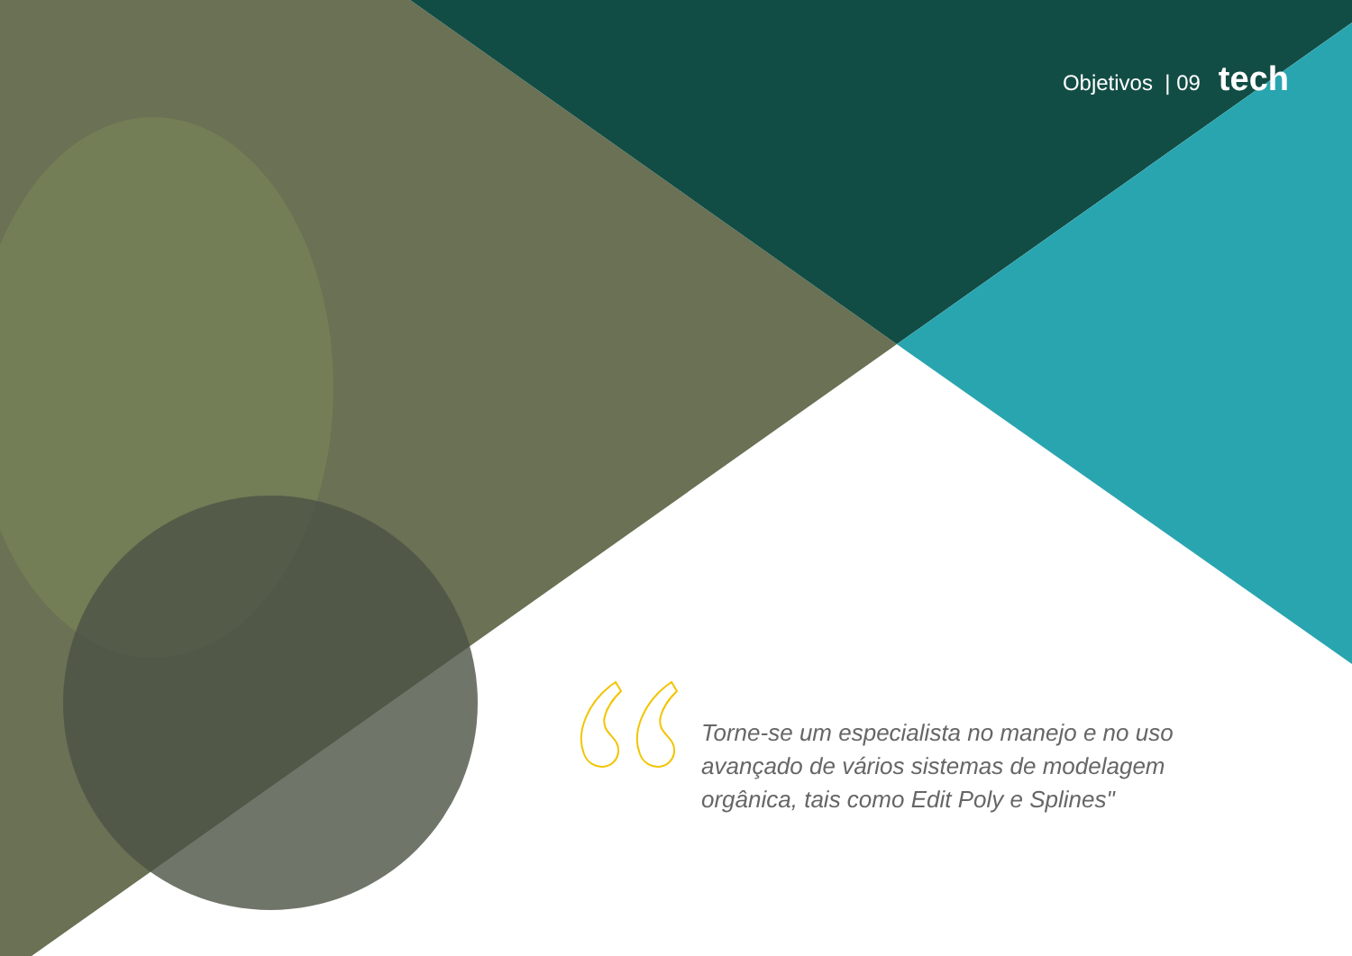Objetivos | 09 tech
Torne-se um especialista no manejo e no uso avançado de vários sistemas de modelagem orgânica, tais como Edit Poly e Splines"